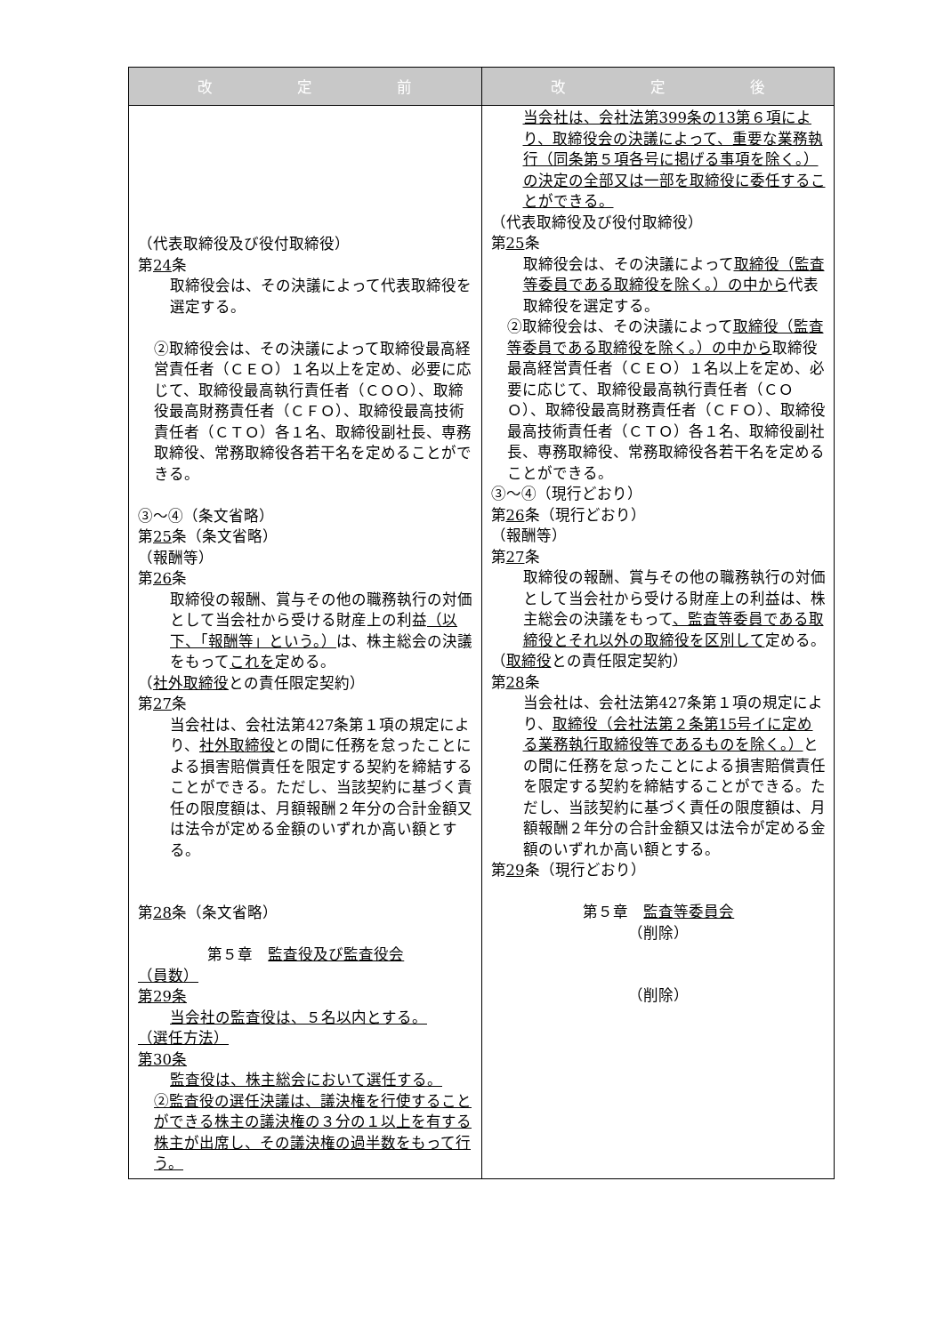| 改 定 前 | 改 定 後 |
| --- | --- |
| （代表取締役及び役付取締役） 第 24 条 取締役会は、その決議によって代表取締役を選定する。 ②取締役会は、その決議によって取締役最高経営責任者（ＣＥＯ）１名以上を定め、必要に応じて、取締役最高執行責任者（ＣＯＯ）、取締役最高財務責任者（ＣＦＯ）、取締役最高技術責任者（ＣＴＯ）各１名、取締役副社長、専務取締役、常務取締役各若干名を定めることができる。 ③～④（条文省略） 第 25 条（条文省略） （報酬等） 第 26 条 取締役の報酬、賞与その他の職務執行の対価として当会社から受ける財産上の利益 （以下、「報酬等」という。） は、株主総会の決議をもって これを 定める。 （ 社外取締役 との責任限定契約） 第 27 条 当会社は、会社法第427条第１項の規定により、 社外取締役 との間に任務を怠ったことによる損害賠償責任を限定する契約を締結することができる。ただし、当該契約に基づく責任の限度額は、月額報酬２年分の合計金額又は法令が定める金額のいずれか高い額とする。 第 28 条（条文省略） 第５章 監査役及び監査役会 （員数） 第29条 当会社の監査役は、５名以内とする。 （選任方法） 第30条 監査役は、株主総会において選任する。 ②監査役の選任決議は、議決権を行使することができる株主の議決権の３分の１以上を有する株主が出席し、その議決権の過半数をもって行う。 | 当会社は、会社法第399条の13第６項により、取締役会の決議によって、重要な業務執行（同条第５項各号に掲げる事項を除く。）の決定の全部又は一部を取締役に委任することができる。 （代表取締役及び役付取締役） 第 25 条 取締役会は、その決議によって 取締役（監査等委員である取締役を除く。）の中から 代表取締役を選定する。 ②取締役会は、その決議によって 取締役（監査等委員である取締役を除く。）の中から 取締役最高経営責任者（ＣＥＯ）１名以上を定め、必要に応じて、取締役最高執行責任者（ＣＯＯ）、取締役最高財務責任者（ＣＦＯ）、取締役最高技術責任者（ＣＴＯ）各１名、取締役副社長、専務取締役、常務取締役各若干名を定めることができる。 ③～④（現行どおり） 第 26 条（現行どおり） （報酬等） 第 27 条 取締役の報酬、賞与その他の職務執行の対価として当会社から受ける財産上の利益は、株主総会の決議をもって 、監査等委員である取締役とそれ以外の取締役を区別して 定める。 （ 取締役 との責任限定契約） 第 28 条 当会社は、会社法第427条第１項の規定により、 取締役（会社法第２条第15号イに定める業務執行取締役等であるものを除く。） との間に任務を怠ったことによる損害賠償責任を限定する契約を締結することができる。ただし、当該契約に基づく責任の限度額は、月額報酬２年分の合計金額又は法令が定める金額のいずれか高い額とする。 第 29 条（現行どおり） 第５章 監査等委員会 （削除） （削除） |